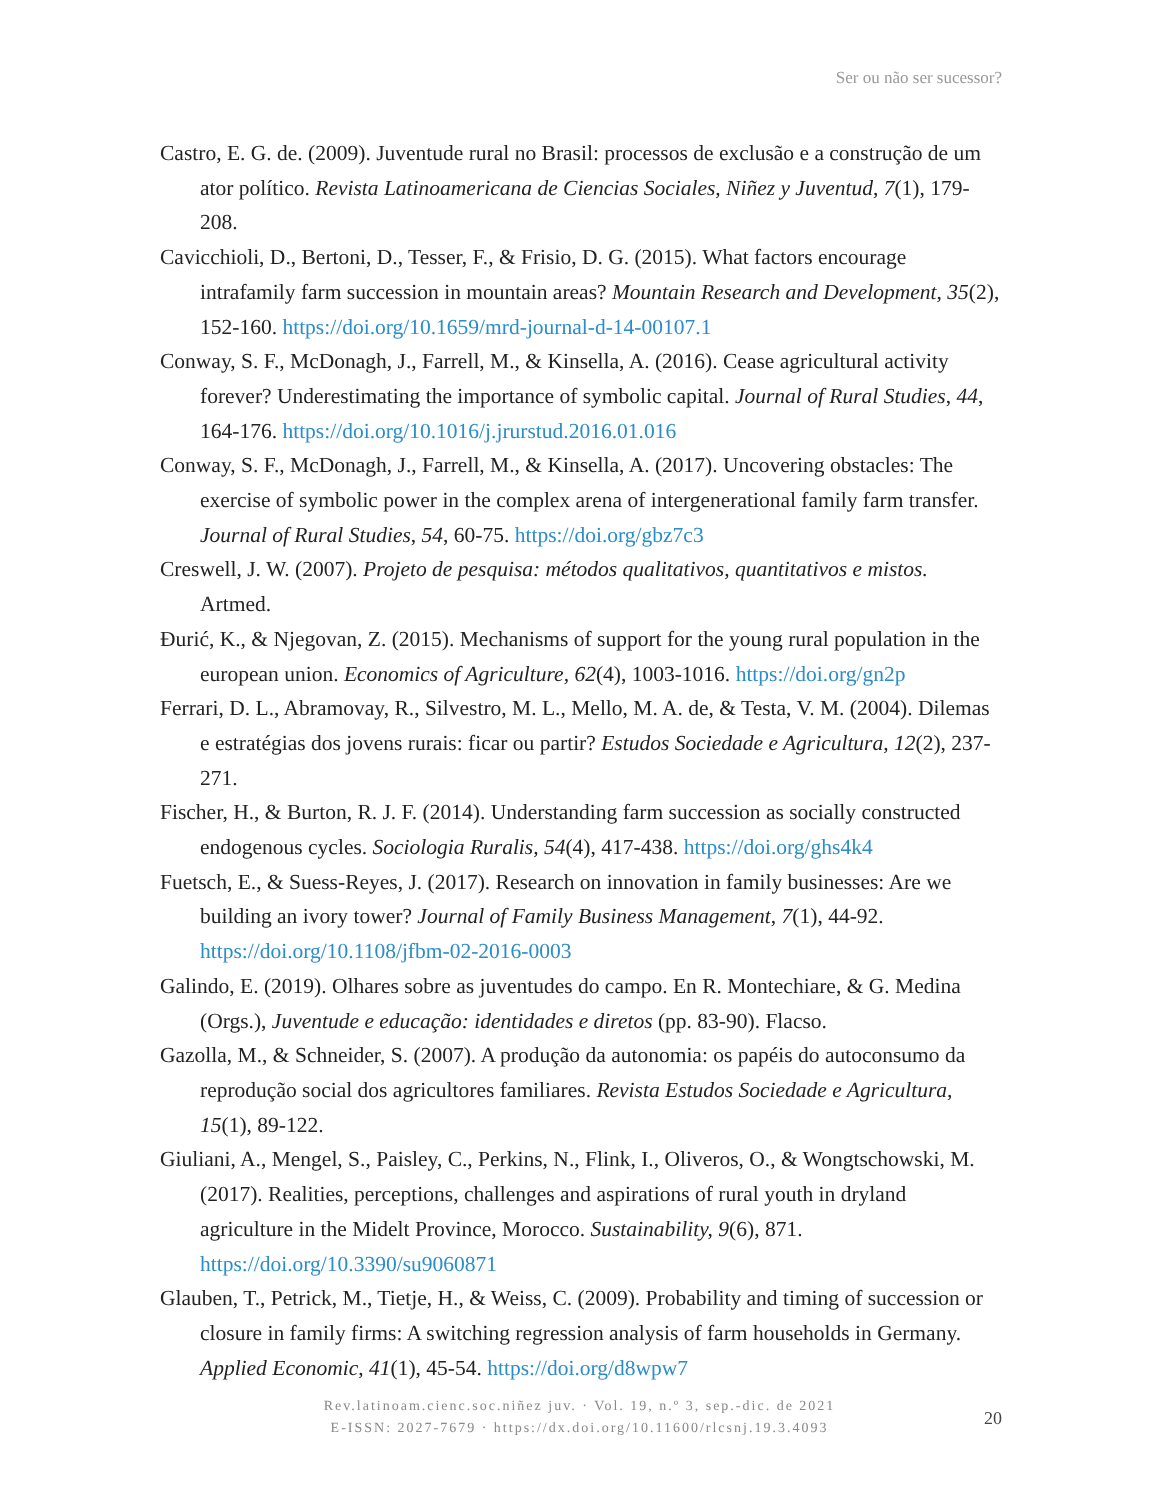Ser ou não ser sucessor?
Castro, E. G. de. (2009). Juventude rural no Brasil: processos de exclusão e a construção de um ator político. Revista Latinoamericana de Ciencias Sociales, Niñez y Juventud, 7(1), 179-208.
Cavicchioli, D., Bertoni, D., Tesser, F., & Frisio, D. G. (2015). What factors encourage intrafamily farm succession in mountain areas? Mountain Research and Development, 35(2), 152-160. https://doi.org/10.1659/mrd-journal-d-14-00107.1
Conway, S. F., McDonagh, J., Farrell, M., & Kinsella, A. (2016). Cease agricultural activity forever? Underestimating the importance of symbolic capital. Journal of Rural Studies, 44, 164-176. https://doi.org/10.1016/j.jrurstud.2016.01.016
Conway, S. F., McDonagh, J., Farrell, M., & Kinsella, A. (2017). Uncovering obstacles: The exercise of symbolic power in the complex arena of intergenerational family farm transfer. Journal of Rural Studies, 54, 60-75. https://doi.org/gbz7c3
Creswell, J. W. (2007). Projeto de pesquisa: métodos qualitativos, quantitativos e mistos. Artmed.
Đurić, K., & Njegovan, Z. (2015). Mechanisms of support for the young rural population in the european union. Economics of Agriculture, 62(4), 1003-1016. https://doi.org/gn2p
Ferrari, D. L., Abramovay, R., Silvestro, M. L., Mello, M. A. de, & Testa, V. M. (2004). Dilemas e estratégias dos jovens rurais: ficar ou partir? Estudos Sociedade e Agricultura, 12(2), 237-271.
Fischer, H., & Burton, R. J. F. (2014). Understanding farm succession as socially constructed endogenous cycles. Sociologia Ruralis, 54(4), 417-438. https://doi.org/ghs4k4
Fuetsch, E., & Suess-Reyes, J. (2017). Research on innovation in family businesses: Are we building an ivory tower? Journal of Family Business Management, 7(1), 44-92. https://doi.org/10.1108/jfbm-02-2016-0003
Galindo, E. (2019). Olhares sobre as juventudes do campo. En R. Montechiare, & G. Medina (Orgs.), Juventude e educação: identidades e diretos (pp. 83-90). Flacso.
Gazolla, M., & Schneider, S. (2007). A produção da autonomia: os papéis do autoconsumo da reprodução social dos agricultores familiares. Revista Estudos Sociedade e Agricultura, 15(1), 89-122.
Giuliani, A., Mengel, S., Paisley, C., Perkins, N., Flink, I., Oliveros, O., & Wongtschowski, M. (2017). Realities, perceptions, challenges and aspirations of rural youth in dryland agriculture in the Midelt Province, Morocco. Sustainability, 9(6), 871. https://doi.org/10.3390/su9060871
Glauben, T., Petrick, M., Tietje, H., & Weiss, C. (2009). Probability and timing of succession or closure in family firms: A switching regression analysis of farm households in Germany. Applied Economic, 41(1), 45-54. https://doi.org/d8wpw7
Rev.latinoam.cienc.soc.niñez juv. · Vol. 19, n.º 3, sep.-dic. de 2021
E-ISSN: 2027-7679 · https://dx.doi.org/10.11600/rlcsnj.19.3.4093
20